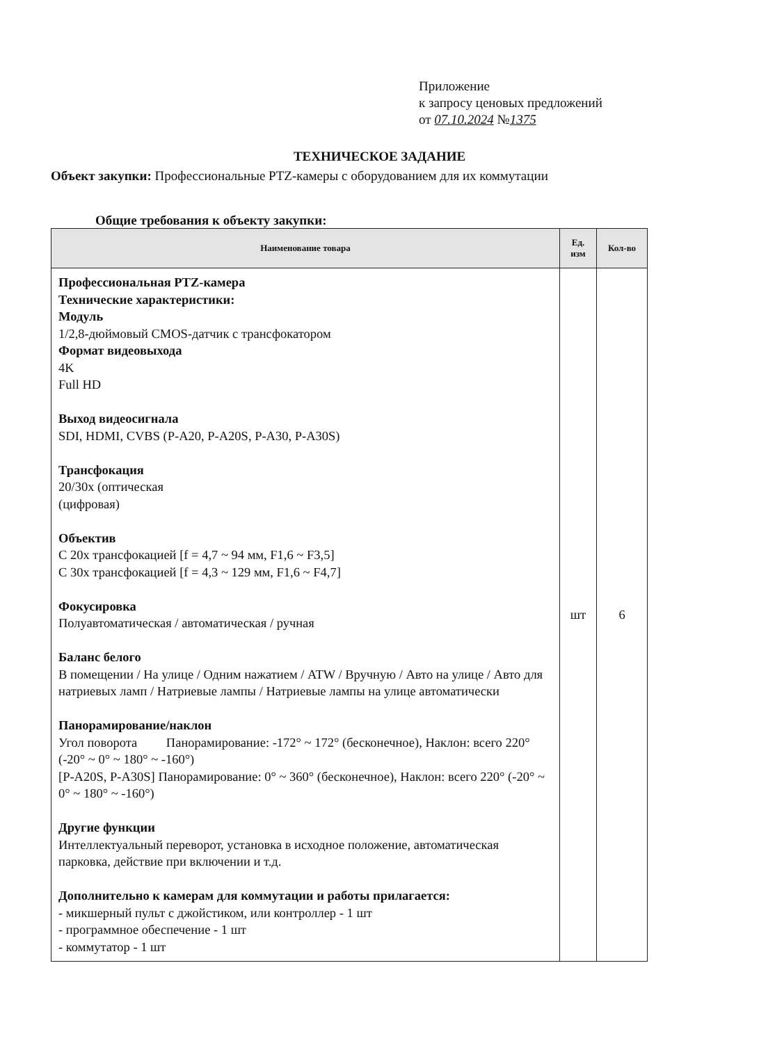Приложение
к запросу ценовых предложений
от 07.10.2024 №1375
ТЕХНИЧЕСКОЕ ЗАДАНИЕ
Объект закупки: Профессиональные PTZ-камеры с оборудованием для их коммутации
Общие требования к объекту закупки:
| Наименование товара | Ед. изм | Кол-во |
| --- | --- | --- |
| Профессиональная PTZ-камера Технические характеристики: Модуль 1/2,8-дюймовый CMOS-датчик с трансфокатором Формат видеовыхода 4K Full HD Выход видеосигнала SDI, HDMI, CVBS (P-A20, P-A20S, P-A30, P-A30S) Трансфокация 20/30x (оптическая (цифровая) Объектив С 20x трансфокацией [f = 4,7 ~ 94 мм, F1,6 ~ F3,5] С 30x трансфокацией [f = 4,3 ~ 129 мм, F1,6 ~ F4,7] Фокусировка Полуавтоматическая / автоматическая / ручная Баланс белого В помещении / На улице / Одним нажатием / ATW / Вручную / Авто на улице / Авто для натриевых ламп / Натриевые лампы / Натриевые лампы на улице автоматически Панорамирование/наклон Угол поворота Панорамирование: -172° ~ 172° (бесконечное), Наклон: всего 220° (-20° ~ 0° ~ 180° ~ -160°) [P-A20S, P-A30S] Панорамирование: 0° ~ 360° (бесконечное), Наклон: всего 220° (-20° ~ 0° ~ 180° ~ -160°) Другие функции Интеллектуальный переворот, установка в исходное положение, автоматическая парковка, действие при включении и т.д. Дополнительно к камерам для коммутации и работы прилагается: - микшерный пульт с джойстиком, или контроллер - 1 шт - программное обеспечение - 1 шт - коммутатор - 1 шт | шт | 6 |